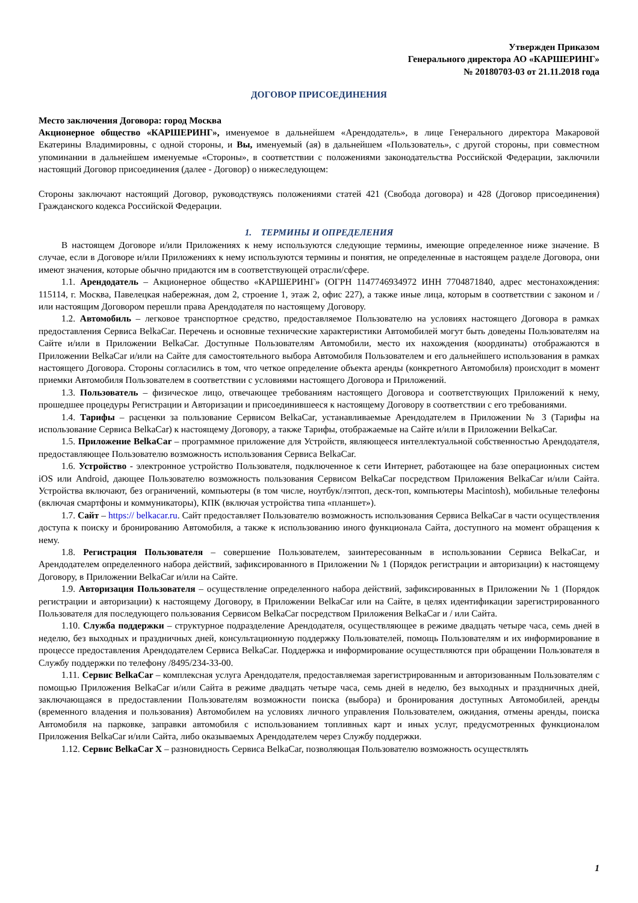Утвержден Приказом
Генерального директора АО «КАРШЕРИНГ»
№ 20180703-03 от 21.11.2018 года
ДОГОВОР ПРИСОЕДИНЕНИЯ
Место заключения Договора: город Москва
Акционерное общество «КАРШЕРИНГ», именуемое в дальнейшем «Арендодатель», в лице Генерального директора Макаровой Екатерины Владимировны, с одной стороны, и Вы, именуемый (ая) в дальнейшем «Пользователь», с другой стороны, при совместном упоминании в дальнейшем именуемые «Стороны», в соответствии с положениями законодательства Российской Федерации, заключили настоящий Договор присоединения (далее - Договор) о нижеследующем:
Стороны заключают настоящий Договор, руководствуясь положениями статей 421 (Свобода договора) и 428 (Договор присоединения) Гражданского кодекса Российской Федерации.
1. ТЕРМИНЫ И ОПРЕДЕЛЕНИЯ
В настоящем Договоре и/или Приложениях к нему используются следующие термины, имеющие определенное ниже значение. В случае, если в Договоре и/или Приложениях к нему используются термины и понятия, не определенные в настоящем разделе Договора, они имеют значения, которые обычно придаются им в соответствующей отрасли/сфере.
1.1. Арендодатель – Акционерное общество «КАРШЕРИНГ» (ОГРН 1147746934972 ИНН 7704871840, адрес местонахождения: 115114, г. Москва, Павелецкая набережная, дом 2, строение 1, этаж 2, офис 227), а также иные лица, которым в соответствии с законом и / или настоящим Договором перешли права Арендодателя по настоящему Договору.
1.2. Автомобиль – легковое транспортное средство, предоставляемое Пользователю на условиях настоящего Договора в рамках предоставления Сервиса BelkaCar. Перечень и основные технические характеристики Автомобилей могут быть доведены Пользователям на Сайте и/или в Приложении BelkaCar. Доступные Пользователям Автомобили, место их нахождения (координаты) отображаются в Приложении BelkaCar и/или на Сайте для самостоятельного выбора Автомобиля Пользователем и его дальнейшего использования в рамках настоящего Договора. Стороны согласились в том, что четкое определение объекта аренды (конкретного Автомобиля) происходит в момент приемки Автомобиля Пользователем в соответствии с условиями настоящего Договора и Приложений.
1.3. Пользователь – физическое лицо, отвечающее требованиям настоящего Договора и соответствующих Приложений к нему, прошедшее процедуры Регистрации и Авторизации и присоединившееся к настоящему Договору в соответствии с его требованиями.
1.4. Тарифы – расценки за пользование Сервисом BelkaCar, устанавливаемые Арендодателем в Приложении № 3 (Тарифы на использование Сервиса BelkaCar) к настоящему Договору, а также Тарифы, отображаемые на Сайте и/или в Приложении BelkaCar.
1.5. Приложение BelkaCar – программное приложение для Устройств, являющееся интеллектуальной собственностью Арендодателя, предоставляющее Пользователю возможность использования Сервиса BelkaCar.
1.6. Устройство - электронное устройство Пользователя, подключенное к сети Интернет, работающее на базе операционных систем iOS или Android, дающее Пользователю возможность пользования Сервисом BelkaCar посредством Приложения BelkaCar и/или Сайта. Устройства включают, без ограничений, компьютеры (в том числе, ноутбук/лэптоп, деск-топ, компьютеры Macintosh), мобильные телефоны (включая смартфоны и коммуникаторы), КПК (включая устройства типа «планшет»).
1.7. Сайт – https:// belkacar.ru. Сайт предоставляет Пользователю возможность использования Сервиса BelkaCar в части осуществления доступа к поиску и бронированию Автомобиля, а также к использованию иного функционала Сайта, доступного на момент обращения к нему.
1.8. Регистрация Пользователя – совершение Пользователем, заинтересованным в использовании Сервиса BelkaCar, и Арендодателем определенного набора действий, зафиксированного в Приложении № 1 (Порядок регистрации и авторизации) к настоящему Договору, в Приложении BelkaCar и/или на Сайте.
1.9. Авторизация Пользователя – осуществление определенного набора действий, зафиксированных в Приложении № 1 (Порядок регистрации и авторизации) к настоящему Договору, в Приложении BelkaCar или на Сайте, в целях идентификации зарегистрированного Пользователя для последующего пользования Сервисом BelkaCar посредством Приложения BelkaCar и / или Сайта.
1.10. Служба поддержки – структурное подразделение Арендодателя, осуществляющее в режиме двадцать четыре часа, семь дней в неделю, без выходных и праздничных дней, консультационную поддержку Пользователей, помощь Пользователям и их информирование в процессе предоставления Арендодателем Сервиса BelkaCar. Поддержка и информирование осуществляются при обращении Пользователя в Службу поддержки по телефону /8495/234-33-00.
1.11. Сервис BelkaCar – комплексная услуга Арендодателя, предоставляемая зарегистрированным и авторизованным Пользователям с помощью Приложения BelkaCar и/или Сайта в режиме двадцать четыре часа, семь дней в неделю, без выходных и праздничных дней, заключающаяся в предоставлении Пользователям возможности поиска (выбора) и бронирования доступных Автомобилей, аренды (временного владения и пользования) Автомобилем на условиях личного управления Пользователем, ожидания, отмены аренды, поиска Автомобиля на парковке, заправки автомобиля с использованием топливных карт и иных услуг, предусмотренных функционалом Приложения BelkaCar и/или Сайта, либо оказываемых Арендодателем через Службу поддержки.
1.12. Сервис BelkaCar X – разновидность Сервиса BelkaCar, позволяющая Пользователю возможность осуществлять
1